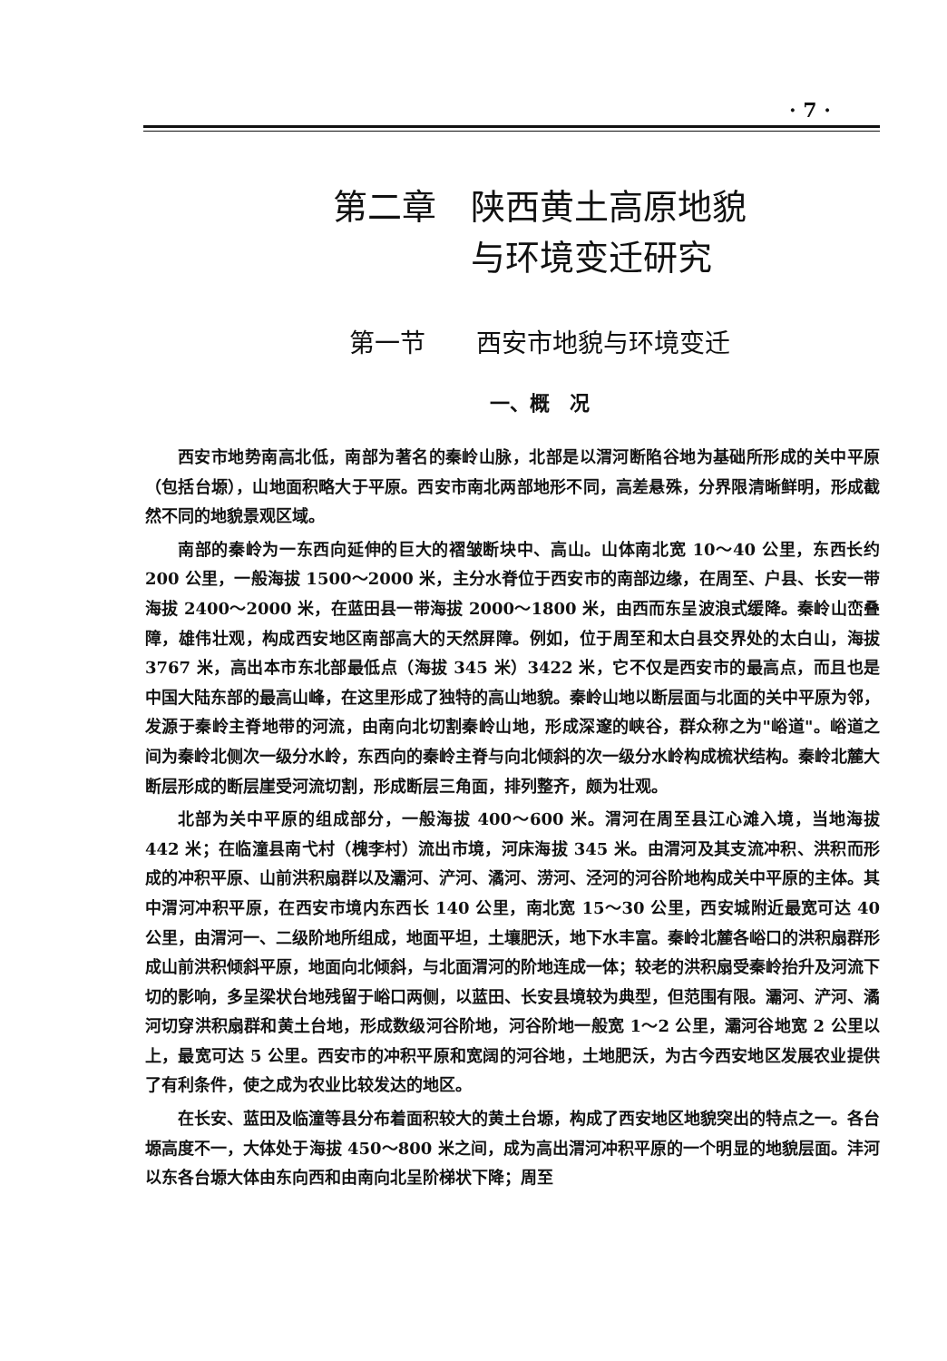· 7 ·
第二章　陕西黄土高原地貌
　　　与环境变迁研究
第一节　　西安市地貌与环境变迁
一、概　况
西安市地势南高北低，南部为著名的秦岭山脉，北部是以渭河断陷谷地为基础所形成的关中平原（包括台塬），山地面积略大于平原。西安市南北两部地形不同，高差悬殊，分界限清晰鲜明，形成截然不同的地貌景观区域。
南部的秦岭为一东西向延伸的巨大的褶皱断块中、高山。山体南北宽 10～40 公里，东西长约 200 公里，一般海拔 1500～2000 米，主分水脊位于西安市的南部边缘，在周至、户县、长安一带海拔 2400～2000 米，在蓝田县一带海拔 2000～1800 米，由西而东呈波浪式缓降。秦岭山峦叠障，雄伟壮观，构成西安地区南部高大的天然屏障。例如，位于周至和太白县交界处的太白山，海拔 3767 米，高出本市东北部最低点（海拔 345 米）3422 米，它不仅是西安市的最高点，而且也是中国大陆东部的最高山峰，在这里形成了独特的高山地貌。秦岭山地以断层面与北面的关中平原为邻，发源于秦岭主脊地带的河流，由南向北切割秦岭山地，形成深邃的峡谷，群众称之为"峪道"。峪道之间为秦岭北侧次一级分水岭，东西向的秦岭主脊与向北倾斜的次一级分水岭构成梳状结构。秦岭北麓大断层形成的断层崖受河流切割，形成断层三角面，排列整齐，颇为壮观。
北部为关中平原的组成部分，一般海拔 400～600 米。渭河在周至县江心滩入境，当地海拔 442 米；在临潼县南弋村（槐李村）流出市境，河床海拔 345 米。由渭河及其支流冲积、洪积而形成的冲积平原、山前洪积扇群以及灞河、浐河、潏河、涝河、泾河的河谷阶地构成关中平原的主体。其中渭河冲积平原，在西安市境内东西长 140 公里，南北宽 15～30 公里，西安城附近最宽可达 40 公里，由渭河一、二级阶地所组成，地面平坦，土壤肥沃，地下水丰富。秦岭北麓各峪口的洪积扇群形成山前洪积倾斜平原，地面向北倾斜，与北面渭河的阶地连成一体；较老的洪积扇受秦岭抬升及河流下切的影响，多呈梁状台地残留于峪口两侧，以蓝田、长安县境较为典型，但范围有限。灞河、浐河、潏河切穿洪积扇群和黄土台地，形成数级河谷阶地，河谷阶地一般宽 1～2 公里，灞河谷地宽 2 公里以上，最宽可达 5 公里。西安市的冲积平原和宽阔的河谷地，土地肥沃，为古今西安地区发展农业提供了有利条件，使之成为农业比较发达的地区。
在长安、蓝田及临潼等县分布着面积较大的黄土台塬，构成了西安地区地貌突出的特点之一。各台塬高度不一，大体处于海拔 450～800 米之间，成为高出渭河冲积平原的一个明显的地貌层面。沣河以东各台塬大体由东向西和由南向北呈阶梯状下降；周至